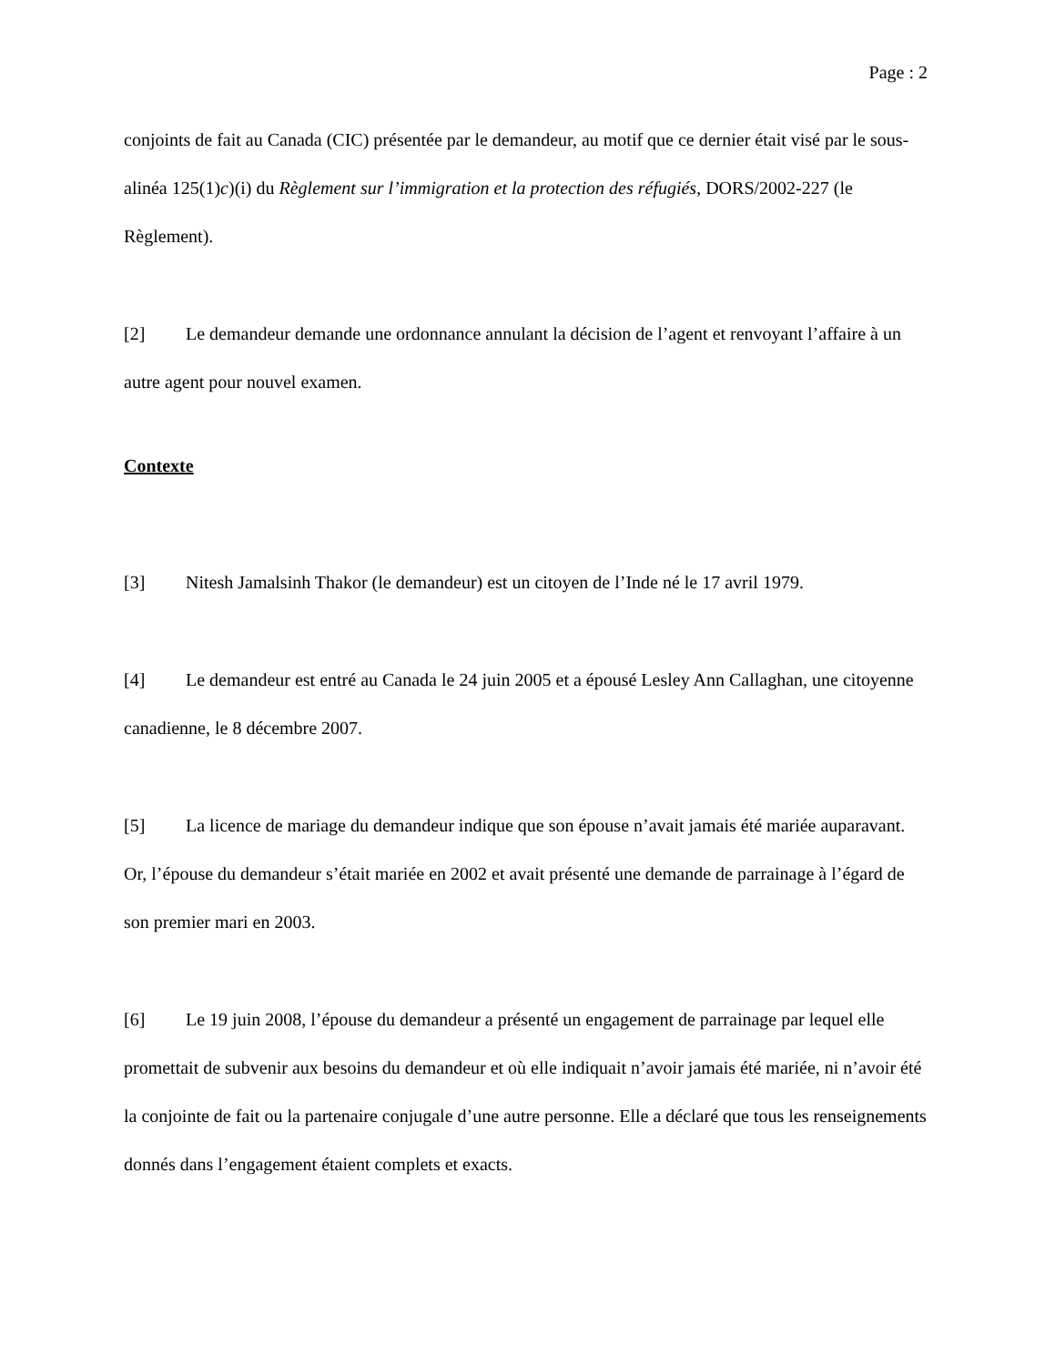Page : 2
conjoints de fait au Canada (CIC) présentée par le demandeur, au motif que ce dernier était visé par le sous-alinéa 125(1)c)(i) du Règlement sur l’immigration et la protection des réfugiés, DORS/2002-227 (le Règlement).
[2] Le demandeur demande une ordonnance annulant la décision de l’agent et renvoyant l’affaire à un autre agent pour nouvel examen.
Contexte
[3] Nitesh Jamalsinh Thakor (le demandeur) est un citoyen de l’Inde né le 17 avril 1979.
[4] Le demandeur est entré au Canada le 24 juin 2005 et a épousé Lesley Ann Callaghan, une citoyenne canadienne, le 8 décembre 2007.
[5] La licence de mariage du demandeur indique que son épouse n’avait jamais été mariée auparavant. Or, l’épouse du demandeur s’était mariée en 2002 et avait présenté une demande de parrainage à l’égard de son premier mari en 2003.
[6] Le 19 juin 2008, l’épouse du demandeur a présenté un engagement de parrainage par lequel elle promettait de subvenir aux besoins du demandeur et où elle indiquait n’avoir jamais été mariée, ni n’avoir été la conjointe de fait ou la partenaire conjugale d’une autre personne. Elle a déclaré que tous les renseignements donnés dans l’engagement étaient complets et exacts.